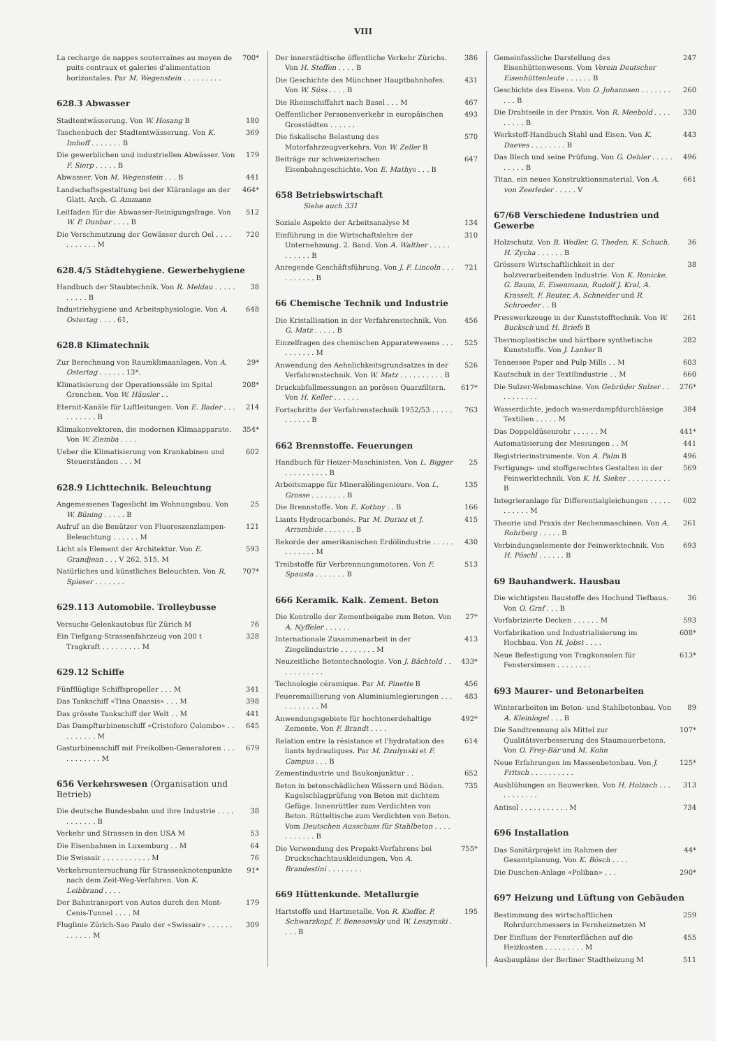VIII
La recharge de nappes souterraines au moyen de puits centraux et galeries d'alimentation horizontales. Par M. Wegenstein . . . . . . . . . 700*
628.3 Abwasser
Stadtentwässerung. Von W. Hosang B 180
Taschenbuch der Stadtentwässerung. Von K. Imhoff . . . . . . . B 369
Die gewerblichen und industriellen Abwässer. Von F. Sierp . . . . . B 179
Abwasser. Von M. Wegenstein . . . B 441
Landschaftsgestaltung bei der Kläranlage an der Glatt. Arch. G. Ammann 464*
Leitfaden für die Abwasser-Reinigungsfrage. Von W. P. Dunbar . . . . B 512
Die Verschmutzung der Gewässer durch Oel . . . . . . . . . . . M 720
628.4/5 Städtehygiene. Gewerbehygiene
Handbuch der Staubtechnik. Von R. Meldau . . . . . . . . . . B 38
Industriehygiene und Arbeitsphysiologie. Von A. Ostertag . . . . 61, 648
628.8 Klimatechnik
Zur Berechnung von Raumklimaanlagen. Von A. Ostertag . . . . . . 13*, 29*
Klimatisierung der Operationssäle im Spital Grenchen. Von W. Häusler . . 208*
Eternit-Kanäle für Luftleitungen. Von E. Bader . . . . . . . . . . B 214
Klimakonvektoren, die modernen Klimaapparate. Von W. Ziemba . . . . 354*
Ueber die Klimatisierung von Krankabinen und Steuerständen . . . M 602
628.9 Lichttechnik. Beleuchtung
Angemessenes Tageslicht im Wohnungsbau. Von W. Büning . . . . . B 25
Aufruf an die Benützer von Fluoreszenzlampen-Beleuchtung . . . . . . M 121
Licht als Element der Architektur. Von E. Grandjean . . . V 262, 515, M 593
Natürliches und künstliches Beleuchten. Von R. Spieser . . . . . . . 707*
629.113 Automobile. Trolleybusse
Versuchs-Gelenkautobus für Zürich M 76
Ein Tiefgang-Strassenfahrzeug von 200 t Tragkraft . . . . . . . . . M 328
629.12 Schiffe
Fünfflüglige Schiffspropeller . . . M 341
Das Tankschiff «Tina Onassis» . . . M 398
Das grösste Tankschiff der Welt . . M 441
Das Dampfturbinenschiff «Cristoforo Colombo» . . . . . . . . . M 645
Gasturbinenschiff mit Freikolben-Generatoren . . . . . . . . . . . M 679
656 Verkehrswesen (Organisation und Betrieb)
Die deutsche Bundesbahn und ihre Industrie . . . . . . . . . . . B 38
Verkehr und Strassen in den USA M 53
Die Eisenbahnen in Luxemburg . . M 64
Die Swissair . . . . . . . . . . . M 76
Verkehrsuntersuchung für Strassenknotenpunkte nach dem Zeit-Weg-Verfahren. Von K. Leibbrand . . . . 91*
Der Bahntransport von Autos durch den Mont-Cenis-Tunnel . . . . M 179
Fluglinie Zürich-Sao Paulo der «Swissair» . . . . . . . . . . . . M 309
Der innerstädtische öffentliche Verkehr Zürichs. Von H. Steffen . . . . B 386
Die Geschichte des Münchner Hauptbahnhofes. Von W. Süss . . . . B 431
Die Rheinschiffahrt nach Basel . . . M 467
Oeffentlicher Personenverkehr in europäischen Grosstädten . . . . . . 493
Die fiskalische Belastung des Motorfahrzeugverkehrs. Von W. Zeller B 570
Beiträge zur schweizerischen Eisenbahngeschichte. Von E. Mathys . . . B 647
658 Betriebswirtschaft
Siehe auch 331
Soziale Aspekte der Arbeitsanalyse M 134
Einführung in die Wirtschaftslehre der Unternehmung. 2. Band. Von A. Walther . . . . . . . . . . . B 310
Anregende Geschäftsführung. Von J. F. Lincoln . . . . . . . . . . B 721
66 Chemische Technik und Industrie
Die Kristallisation in der Verfahrenstechnik. Von G. Matz . . . . . B 456
Einzelfragen des chemischen Apparatewesens . . . . . . . . . . M 525
Anwendung des Aehnlichkeitsgrundsatzes in der Verfahrenstechnik. Von W. Matz . . . . . . . . . . B 526
Druckabfallmessungen an porösen Quarzfiltern. Von H. Keller . . . . . . 617*
Fortschritte der Verfahrenstechnik 1952/53 . . . . . . . . . . . B 763
662 Brennstoffe. Feuerungen
Handbuch für Heizer-Maschinisten. Von L. Bigger . . . . . . . . . . B 25
Arbeitsmappe für Mineralölingenieure. Von L. Grosse . . . . . . . . B 135
Die Brennstoffe. Von E. Kothny . . B 166
Liants Hydrocarbonés. Par M. Duriez et J. Arrambide . . . . . . . B 415
Rekorde der amerikanischen Erdölindustrie . . . . . . . . . . . . M 430
Treibstoffe für Verbrennungsmotoren. Von F. Spausta . . . . . . . B 513
666 Keramik. Kalk. Zement. Beton
Die Kontrolle der Zementbeigabe zum Beton. Von A. Nyffeler . . . . . . 27*
Internationale Zusammenarbeit in der Ziegelindustrie . . . . . . . . M 413
Neuzeitliche Betontechnologie. Von J. Bächtold . . . . . . . . . . . 433*
Technologie céramique. Par M. Pinette B 456
Feueremaillierung von Aluminiumlegierungen . . . . . . . . . . . M 483
Anwendungsgebiete für hochtonerdehaltige Zemente. Von F. Brandt . . . . 492*
Relation entre la résistance et l'hydratation des liants hydrauliques. Par M. Dzulynski et F. Campus . . . B 614
Zementindustrie und Baukonjunktur . . 652
Beton in betonschädlichen Wässern und Böden. Kugelschlagprüfung von Beton mit dichtem Gefüge. Innenrüttler zum Verdichten von Beton. Rütteltische zum Verdichten von Beton. Vom Deutschen Ausschuss für Stahlbeton . . . . . . . . . . . B 735
Die Verwendung des Prepakt-Verfahrens bei Druckschachtauskleidungen. Von A. Brandestini . . . . . . . . 755*
669 Hüttenkunde. Metallurgie
Hartstoffe und Hartmetalle. Von R. Kieffer, P. Schwarzkopf, F. Benesovsky und W. Leszynski . . . . B 195
Gemeinfassliche Darstellung des Eisenhüttenwesens. Vom Verein Deutscher Eisenhüttenleute . . . . . . B 247
Geschichte des Eisens. Von O. Johannsen . . . . . . . . . . B 260
Die Drahtseile in der Praxis. Von R. Meebold . . . . . . . . . B 330
Werkstoff-Handbuch Stahl und Eisen. Von K. Daeves . . . . . . . . B 443
Das Blech und seine Prüfung. Von G. Oehler . . . . . . . . . . B 496
Titan, ein neues Konstruktionsmaterial. Von A. von Zeerleder . . . . . V 661
67/68 Verschiedene Industrien und Gewerbe
Holzschutz. Von B. Wedler, G. Theden, K. Schuch, H. Zycha . . . . . . B 36
Grössere Wirtschaftlichkeit in der holzverarbeitenden Industrie. Von K. Ronicke, G. Baum, E. Eisenmann, Rudolf J. Kral, A. Krasselt, F. Reuter, A. Schneider und R. Schroeder . . B 38
Presswerkzeuge in der Kunststofftechnik. Von W. Bucksch und H. Briefs B 261
Thermoplastische und härtbare synthetische Kunststoffe. Von J. Lanker B 282
Tennessee Paper and Pulp Mills . . M 603
Kautschuk in der Textilindustrie . . M 660
Die Sulzer-Webmaschine. Von Gebrüder Sulzer . . . . . . . . . . 276*
Wasserdichte, jedoch wasserdampfdurchlässige Textilien . . . . . M 384
Das Doppeldüsenrohr . . . . . . M 441*
Automatisierung der Messungen . . M 441
Registrierinstrumente. Von A. Palm B 496
Fertigungs- und stoffgerechtes Gestalten in der Feinwerktechnik. Von K. H. Sieker . . . . . . . . . . B 569
Integrieranlage für Differentialgleichungen . . . . . . . . . . . M 602
Theorie und Praxis der Rechenmaschinen. Von A. Rohrberg . . . . . B 261
Verbindungselemente der Feinwerktechnik. Von H. Pöschl . . . . . . B 693
69 Bauhandwerk. Hausbau
Die wichtigsten Baustoffe des Hochund Tiefbaus. Von O. Graf . . . B 36
Vorfabrizierte Decken . . . . . . M 593
Vorfabrikation und Industrialisierung im Hochbau. Von H. Jobst . . . . 608*
Neue Befestigung von Tragkonsolen für Fenstersimsen . . . . . . . . 613*
693 Maurer- und Betonarbeiten
Winterarbeiten im Beton- und Stahlbetonbau. Von A. Kleinlogel . . . B 89
Die Sandtrennung als Mittel zur Qualitätsverbesserung des Staumauerbetons. Von O. Frey-Bär und M. Kohn 107*
Neue Erfahrungen im Massenbetonbau. Von J. Fritsch . . . . . . . . . . 125*
Ausblühungen an Bauwerken. Von H. Holzach . . . . . . . . . . . 313
Antisol . . . . . . . . . . . M 734
696 Installation
Das Sanitärprojekt im Rahmen der Gesamtplanung. Von K. Bösch . . . . 44*
Die Duschen-Anlage «Poliban» . . . 290*
697 Heizung und Lüftung von Gebäuden
Bestimmung des wirtschaftlichen Rohrdurchmessers in Fernheiznetzen M 259
Der Einfluss der Fensterflächen auf die Heizkosten . . . . . . . . . M 455
Ausbaupläne der Berliner Stadtheizung M 511